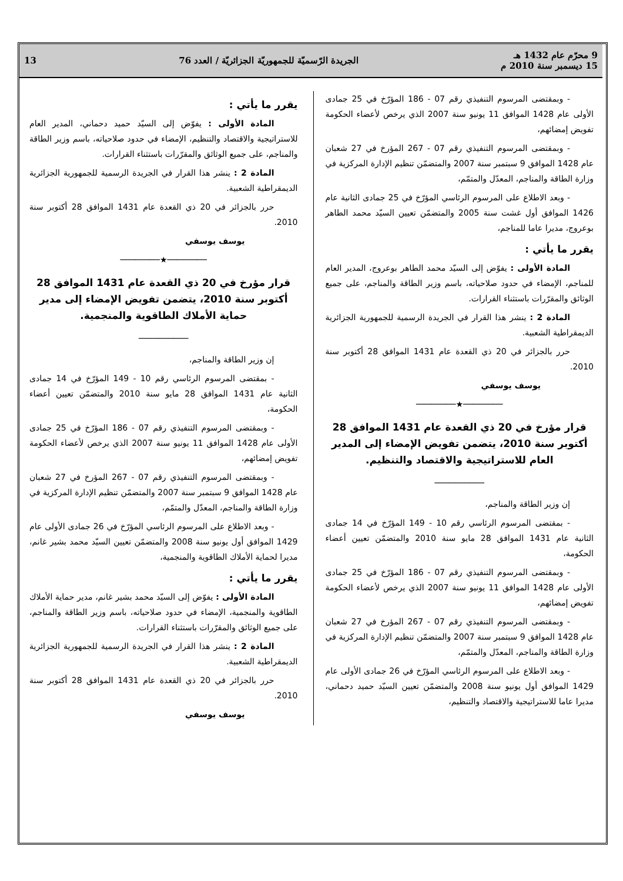9 محرّم عام 1432 هـ
15 ديسمبر سنة 2010 م
الجريدة الرّسميّة للجمهوريّة الجزائريّة / العدد 76
13
- وبمقتضى المرسوم التنفيذي رقم 07 - 186 المؤرّخ في 25 جمادى الأولى عام 1428 الموافق 11 يونيو سنة 2007 الذي يرخص لأعضاء الحكومة تفويض إمضائهم،
- وبمقتضى المرسوم التنفيذي رقم 07 - 267 المؤرخ في 27 شعبان عام 1428 الموافق 9 سبتمبر سنة 2007 والمتضمّن تنظيم الإدارة المركزية في وزارة الطاقة والمناجم، المعدّل والمتمّم،
- وبعد الاطلاع على المرسوم الرئاسي المؤرّخ في 25 جمادى الثانية عام 1426 الموافق أول غشت سنة 2005 والمتضمّن تعيين السيّد محمد الطاهر بوعروج، مديرا عاما للمناجم،
يقرر ما يأتي :
المادة الأولى : يفوّض إلى السيّد محمد الطاهر بوعروج، المدير العام للمناجم، الإمضاء في حدود صلاحياته، باسم وزير الطاقة والمناجم، على جميع الوثائق والمقرّرات باستثناء القرارات.
المادة 2 : ينشر هذا القرار في الجريدة الرسمية للجمهورية الجزائرية الديمقراطية الشعبية.
حرر بالجزائر في 20 ذي القعدة عام 1431 الموافق 28 أكتوبر سنة 2010.
يوسف يوسفي
────────★────────
قرار مؤرخ في 20 ذي القعدة عام 1431 الموافق 28 أكتوبر سنة 2010، يتضمن تفويض الإمضاء إلى المدير العام للاستراتيجية والاقتصاد والتنظيم.
──────────
إن وزير الطاقة والمناجم،
- بمقتضى المرسوم الرئاسي رقم 10 - 149 المؤرّخ في 14 جمادى الثانية عام 1431 الموافق 28 مايو سنة 2010 والمتضمّن تعيين أعضاء الحكومة،
- وبمقتضى المرسوم التنفيذي رقم 07 - 186 المؤرّخ في 25 جمادى الأولى عام 1428 الموافق 11 يونيو سنة 2007 الذي يرخص لأعضاء الحكومة تفويض إمضائهم،
- وبمقتضى المرسوم التنفيذي رقم 07 - 267 المؤرخ في 27 شعبان عام 1428 الموافق 9 سبتمبر سنة 2007 والمتضمّن تنظيم الإدارة المركزية في وزارة الطاقة والمناجم، المعدّل والمتمّم،
- وبعد الاطلاع على المرسوم الرئاسي المؤرّخ في 26 جمادى الأولى عام 1429 الموافق أول يونيو سنة 2008 والمتضمّن تعيين السيّد حميد دحماني، مديرا عاما للاستراتيجية والاقتصاد والتنظيم،
يقرر ما يأتي :
المادة الأولى : يفوّض إلى السيّد حميد دحماني، المدير العام للاستراتيجية والاقتصاد والتنظيم، الإمضاء في حدود صلاحياته، باسم وزير الطاقة والمناجم، على جميع الوثائق والمقرّرات باستثناء القرارات.
المادة 2 : ينشر هذا القرار في الجريدة الرسمية للجمهورية الجزائرية الديمقراطية الشعبية.
حرر بالجزائر في 20 ذي القعدة عام 1431 الموافق 28 أكتوبر سنة 2010.
يوسف يوسفي
────────★────────
قرار مؤرخ في 20 ذي القعدة عام 1431 الموافق 28 أكتوبر سنة 2010، يتضمن تفويض الإمضاء إلى مدير حماية الأملاك الطاقوية والمنجمية.
──────────
إن وزير الطاقة والمناجم،
- بمقتضى المرسوم الرئاسي رقم 10 - 149 المؤرّخ في 14 جمادى الثانية عام 1431 الموافق 28 مايو سنة 2010 والمتضمّن تعيين أعضاء الحكومة،
- وبمقتضى المرسوم التنفيذي رقم 07 - 186 المؤرّخ في 25 جمادى الأولى عام 1428 الموافق 11 يونيو سنة 2007 الذي يرخص لأعضاء الحكومة تفويض إمضائهم،
- وبمقتضى المرسوم التنفيذي رقم 07 - 267 المؤرخ في 27 شعبان عام 1428 الموافق 9 سبتمبر سنة 2007 والمتضمّن تنظيم الإدارة المركزية في وزارة الطاقة والمناجم، المعدّل والمتمّم،
- وبعد الاطلاع على المرسوم الرئاسي المؤرّخ في 26 جمادى الأولى عام 1429 الموافق أول يونيو سنة 2008 والمتضمّن تعيين السيّد محمد بشير غانم، مديرا لحماية الأملاك الطاقوية والمنجمية،
يقرر ما يأتي :
المادة الأولى : يفوّض إلى السيّد محمد بشير غانم، مدير حماية الأملاك الطاقوية والمنجمية، الإمضاء في حدود صلاحياته، باسم وزير الطاقة والمناجم، على جميع الوثائق والمقرّرات باستثناء القرارات.
المادة 2 : ينشر هذا القرار في الجريدة الرسمية للجمهورية الجزائرية الديمقراطية الشعبية.
حرر بالجزائر في 20 ذي القعدة عام 1431 الموافق 28 أكتوبر سنة 2010.
يوسف يوسفي